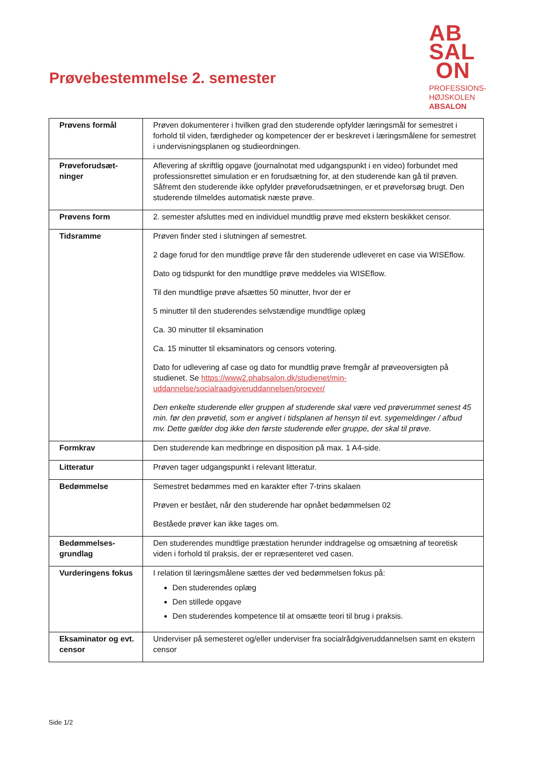Prøvebestemmelse 2. semester
AB
SAL
ON
PROFESSIONS-
HØJSKOLEN
ABSALON
| Prøvens formål | Prøven dokumenterer i hvilken grad den studerende opfylder læringsmål for semestret i forhold til viden, færdigheder og kompetencer der er beskrevet i læringsmålene for semestret i undervisningsplanen og studieordningen. |
| Prøveforudsæt- ninger | Aflevering af skriftlig opgave (journalnotat med udgangspunkt i en video) forbundet med professionsrettet simulation er en forudsætning for, at den studerende kan gå til prøven. Såfremt den studerende ikke opfylder prøveforudsætningen, er et prøveforsøg brugt. Den studerende tilmeldes automatisk næste prøve. |
| Prøvens form | 2. semester afsluttes med en individuel mundtlig prøve med ekstern beskikket censor. |
| Tidsramme | Prøven finder sted i slutningen af semestret. 2 dage forud for den mundtlige prøve får den studerende udleveret en case via WISEflow. Dato og tidspunkt for den mundtlige prøve meddeles via WISEflow. Til den mundtlige prøve afsættes 50 minutter, hvor der er 5 minutter til den studerendes selvstændige mundtlige oplæg Ca. 30 minutter til eksamination Ca. 15 minutter til eksaminators og censors votering. Dato for udlevering af case og dato for mundtlig prøve fremgår af prøveoversigten på studienet. Se https://www2.phabsalon.dk/studienet/min-uddannelse/socialraadgiveruddannelsen/proever/ Den enkelte studerende eller gruppen af studerende skal være ved prøverummet senest 45 min. før den prøvetid, som er angivet i tidsplanen af hensyn til evt. sygemeldinger / afbud mv. Dette gælder dog ikke den første studerende eller gruppe, der skal til prøve. |
| Formkrav | Den studerende kan medbringe en disposition på max. 1 A4-side. |
| Litteratur | Prøven tager udgangspunkt i relevant litteratur. |
| Bedømmelse | Semestret bedømmes med en karakter efter 7-trins skalaen Prøven er bestået, når den studerende har opnået bedømmelsen 02 Beståede prøver kan ikke tages om. |
| Bedømmelses- grundlag | Den studerendes mundtlige præstation herunder inddragelse og omsætning af teoretisk viden i forhold til praksis, der er repræsenteret ved casen. |
| Vurderingens fokus | I relation til læringsmålene sættes der ved bedømmelsen fokus på: Den studerendes oplæg Den stillede opgave Den studerendes kompetence til at omsætte teori til brug i praksis. |
| Eksaminator og evt. censor | Underviser på semesteret og/eller underviser fra socialrådgiveruddannelsen samt en ekstern censor |
Side 1/2